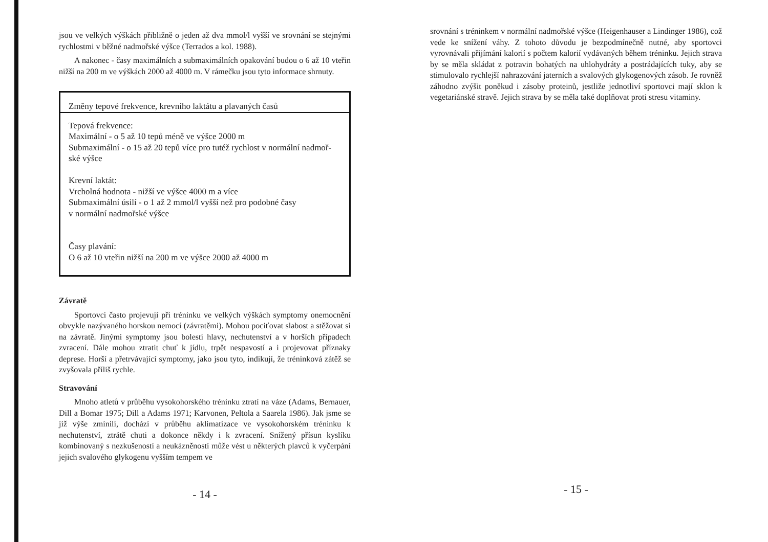jsou ve velkých výškách přibližně o jeden až dva mmol/l vyšší ve srovnání se stejnými rychlostmi v běžné nadmořské výšce (Terrados a kol. 1988).
A nakonec - časy maximálních a submaximálních opakování budou o 6 až 10 vteřin nižší na 200 m ve výškách 2000 až 4000 m. V rámečku jsou tyto informace shrnuty.
Změny tepové frekvence, krevního laktátu a plavaných časů
Tepová frekvence:
Maximální - o 5 až 10 tepů méně ve výšce 2000 m
Submaximální - o 15 až 20 tepů více pro tutéž rychlost v normální nadmoř-
ské výšce
Krevní laktát:
Vrcholná hodnota - nižší ve výšce 4000 m a více
Submaximální úsilí - o 1 až 2 mmol/l vyšší než pro podobné časy
v normální nadmořské výšce
Časy plavání:
O 6 až 10 vteřin nižší na 200 m ve výšce 2000 až 4000 m
Závratě
Sportovci často projevují při tréninku ve velkých výškách symptomy onemocnění obvykle nazývaného horskou nemocí (závratěmi). Mohou pociťovat slabost a stěžovat si na závratě. Jinými symptomy jsou bolesti hlavy, nechutenství a v horších případech zvracení. Dále mohou ztratit chuť k jídlu, trpět nespavostí a i projevovat příznaky deprese. Horší a přetrvávající symptomy, jako jsou tyto, indikují, že tréninková zátěž se zvyšovala příliš rychle.
Stravování
Mnoho atletů v průběhu vysokohorského tréninku ztratí na váze (Adams, Bernauer, Dill a Bomar 1975; Dill a Adams 1971; Karvonen, Peltola a Saarela 1986). Jak jsme se již výše zmínili, dochází v průběhu aklimatizace ve vysokohorském tréninku k nechutenství, ztrátě chuti a dokonce někdy i k zvracení. Snížený přísun kyslíku kombinovaný s nezkušeností a neukázněností může vést u některých plavců k vyčerpání jejich svalového glykogenu vyšším tempem ve
- 14 -
srovnání s tréninkem v normální nadmořské výšce (Heigenhauser a Lindinger 1986), což vede ke snížení váhy. Z tohoto důvodu je bezpodmínečně nutné, aby sportovci vyrovnávali přijímání kalorií s počtem kalorií vydávaných během tréninku. Jejich strava by se měla skládat z potravin bohatých na uhlohydráty a postrádajících tuky, aby se stimulovalo rychlejší nahrazování jaterních a svalových glykogenových zásob. Je rovněž záhodno zvýšit poněkud i zásoby proteinů, jestliže jednotliví sportovci mají sklon k vegetariánské stravě. Jejich strava by se měla také doplňovat proti stresu vitaminy.
- 15 -